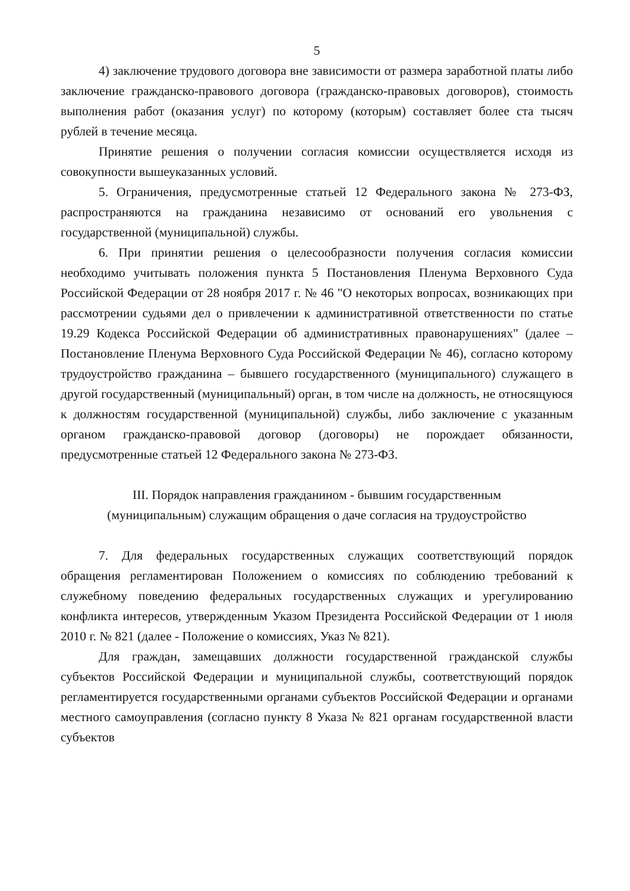5
4) заключение трудового договора вне зависимости от размера заработной платы либо заключение гражданско-правового договора (гражданско-правовых договоров), стоимость выполнения работ (оказания услуг) по которому (которым) составляет более ста тысяч рублей в течение месяца.
Принятие решения о получении согласия комиссии осуществляется исходя из совокупности вышеуказанных условий.
5. Ограничения, предусмотренные статьей 12 Федерального закона № 273-ФЗ, распространяются на гражданина независимо от оснований его увольнения с государственной (муниципальной) службы.
6. При принятии решения о целесообразности получения согласия комиссии необходимо учитывать положения пункта 5 Постановления Пленума Верховного Суда Российской Федерации от 28 ноября 2017 г. № 46 "О некоторых вопросах, возникающих при рассмотрении судьями дел о привлечении к административной ответственности по статье 19.29 Кодекса Российской Федерации об административных правонарушениях" (далее – Постановление Пленума Верховного Суда Российской Федерации № 46), согласно которому трудоустройство гражданина – бывшего государственного (муниципального) служащего в другой государственный (муниципальный) орган, в том числе на должность, не относящуюся к должностям государственной (муниципальной) службы, либо заключение с указанным органом гражданско-правовой договор (договоры) не порождает обязанности, предусмотренные статьей 12 Федерального закона № 273-ФЗ.
III. Порядок направления гражданином - бывшим государственным
(муниципальным) служащим обращения о даче согласия на трудоустройство
7. Для федеральных государственных служащих соответствующий порядок обращения регламентирован Положением о комиссиях по соблюдению требований к служебному поведению федеральных государственных служащих и урегулированию конфликта интересов, утвержденным Указом Президента Российской Федерации от 1 июля 2010 г. № 821 (далее - Положение о комиссиях, Указ № 821).
Для граждан, замещавших должности государственной гражданской службы субъектов Российской Федерации и муниципальной службы, соответствующий порядок регламентируется государственными органами субъектов Российской Федерации и органами местного самоуправления (согласно пункту 8 Указа № 821 органам государственной власти субъектов